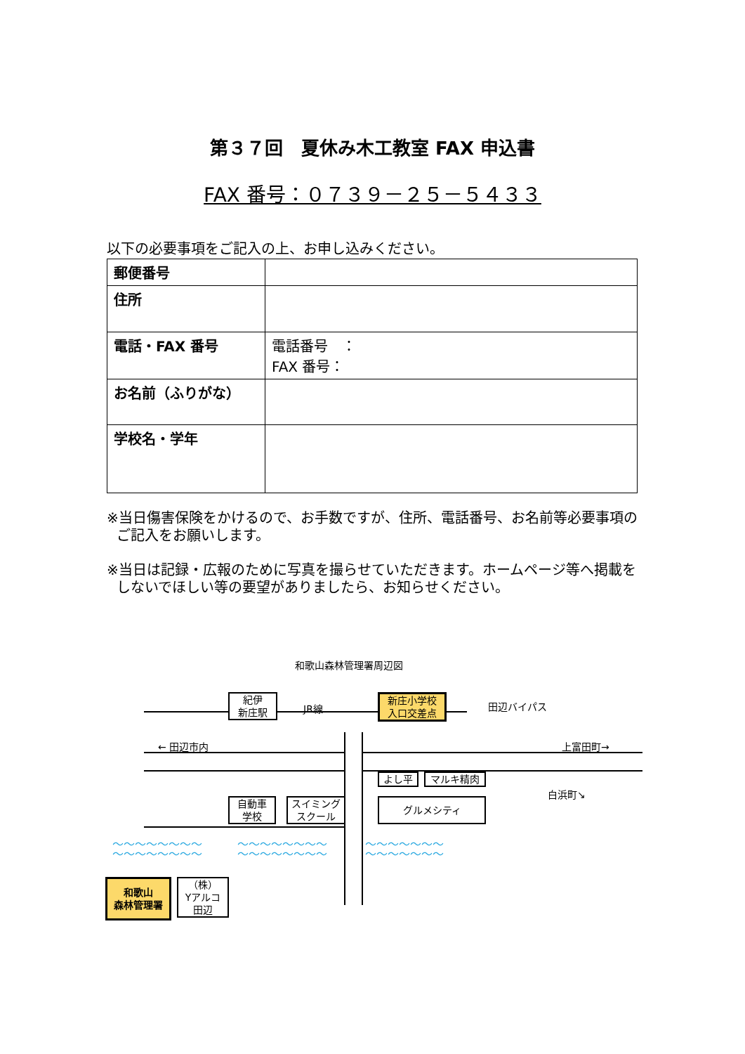第３７回　夏休み木工教室 FAX 申込書
FAX 番号：０７３９－２５－５４３３
以下の必要事項をご記入の上、お申し込みください。
| 郵便番号 | |
| 住所 | |
| 電話・FAX 番号 | 電話番号 ： FAX 番号： |
| お名前（ふりがな） | |
| 学校名・学年 | |
※当日傷害保険をかけるので、お手数ですが、住所、電話番号、お名前等必要事項のご記入をお願いします。
※当日は記録・広報のために写真を撮らせていただきます。ホームページ等へ掲載をしないでほしい等の要望がありましたら、お知らせください。
和歌山森林管理署周辺図
紀伊
新庄駅
JR線
新庄小学校
入口交差点
田辺バイパス
← 田辺市内 上富田町→
よし平 マルキ精肉
白浜町↘
自動車
学校
スイミング
スクール
グルメシティ
〜〜〜〜〜〜〜〜
〜〜〜〜〜〜〜〜
〜〜〜〜〜〜〜〜
〜〜〜〜〜〜〜〜
〜〜〜〜〜〜〜
〜〜〜〜〜〜〜
和歌山
森林管理署
（株）
Yアルコ
田辺